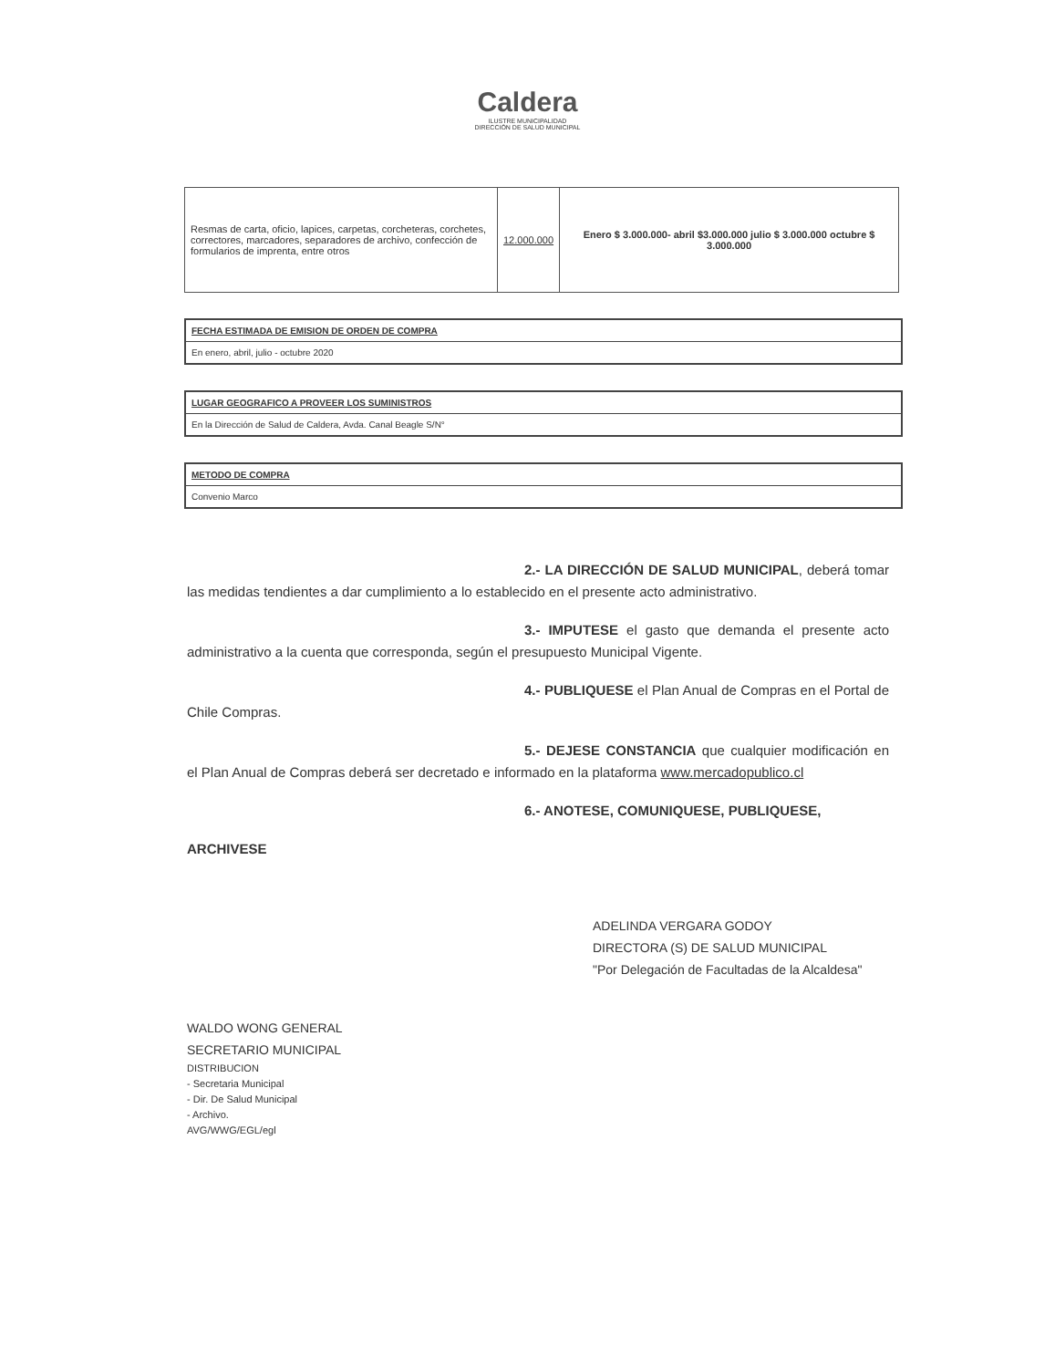Caldera
ILUSTRE MUNICIPALIDAD
DIRECCIÓN DE SALUD MUNICIPAL
| Resmas de carta, oficio, lapices, carpetas, corcheteras, corchetes, correctores, marcadores, separadores de archivo, confección de formularios de imprenta, entre otros | 12.000.000 | Enero $ 3.000.000- abril $3.000.000 julio $ 3.000.000 octubre $ 3.000.000 |
FECHA ESTIMADA DE EMISION DE ORDEN DE COMPRA
En enero, abril, julio - octubre 2020
LUGAR GEOGRAFICO A PROVEER LOS SUMINISTROS
En la Dirección de Salud de Caldera, Avda. Canal Beagle S/N°
METODO DE COMPRA
Convenio Marco
2.- LA DIRECCIÓN DE SALUD MUNICIPAL, deberá tomar las medidas tendientes a dar cumplimiento a lo establecido en el presente acto administrativo.
3.- IMPUTESE el gasto que demanda el presente acto administrativo a la cuenta que corresponda, según el presupuesto Municipal Vigente.
4.- PUBLIQUESE el Plan Anual de Compras en el Portal de Chile Compras.
5.- DEJESE CONSTANCIA que cualquier modificación en el Plan Anual de Compras deberá ser decretado e informado en la plataforma www.mercadopublico.cl
6.- ANOTESE, COMUNIQUESE, PUBLIQUESE,
ARCHIVESE
ADELINDA VERGARA GODOY
DIRECTORA (S) DE SALUD MUNICIPAL
"Por Delegación de Facultadas de la Alcaldesa"
WALDO WONG GENERAL
SECRETARIO MUNICIPAL
DISTRIBUCION
- Secretaria Municipal
- Dir. De Salud Municipal
- Archivo.
AVG/WWG/EGL/egl